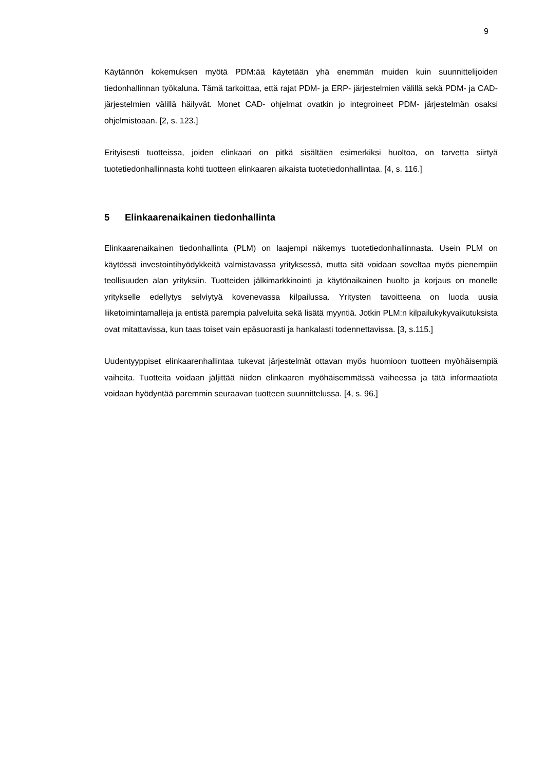9
Käytännön kokemuksen myötä PDM:ää käytetään yhä enemmän muiden kuin suunnittelijoiden tiedonhallinnan työkaluna. Tämä tarkoittaa, että rajat PDM- ja ERP- järjestelmien välillä sekä PDM- ja CAD- järjestelmien välillä häilyvät. Monet CAD- ohjelmat ovatkin jo integroineet PDM- järjestelmän osaksi ohjelmistoaan. [2, s. 123.]
Erityisesti tuotteissa, joiden elinkaari on pitkä sisältäen esimerkiksi huoltoa, on tarvetta siirtyä tuotetiedonhallinnasta kohti tuotteen elinkaaren aikaista tuotetiedonhallintaa. [4, s. 116.]
5 Elinkaarenaikainen tiedonhallinta
Elinkaarenaikainen tiedonhallinta (PLM) on laajempi näkemys tuotetiedonhallinnasta. Usein PLM on käytössä investointihyödykkeitä valmistavassa yrityksessä, mutta sitä voidaan soveltaa myös pienempiin teollisuuden alan yrityksiin. Tuotteiden jälkimarkkinointi ja käytönaikainen huolto ja korjaus on monelle yritykselle edellytys selviytyä kovenevassa kilpailussa. Yritysten tavoitteena on luoda uusia liiketoimintamalleja ja entistä parempia palveluita sekä lisätä myyntiä. Jotkin PLM:n kilpailukykyvaikutuksista ovat mitattavissa, kun taas toiset vain epäsuorasti ja hankalasti todennettavissa. [3, s.115.]
Uudentyyppiset elinkaarenhallintaa tukevat järjestelmät ottavan myös huomioon tuotteen myöhäisempiä vaiheita. Tuotteita voidaan jäljittää niiden elinkaaren myöhäisemmässä vaiheessa ja tätä informaatiota voidaan hyödyntää paremmin seuraavan tuotteen suunnittelussa. [4, s. 96.]